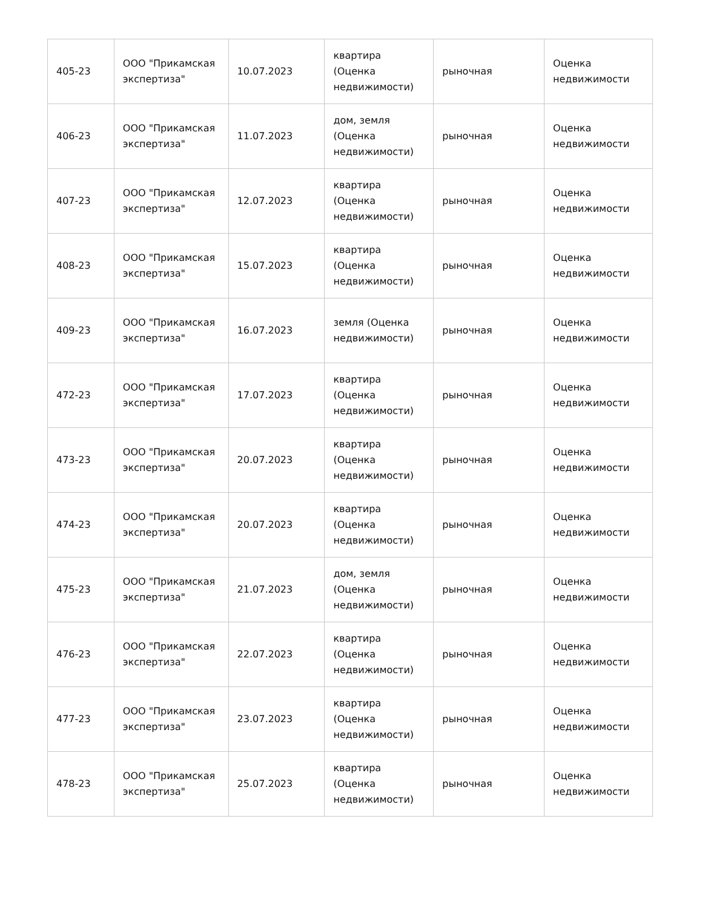| 405-23 | ООО "Прикамская экспертиза" | 10.07.2023 | квартира (Оценка недвижимости) | рыночная | Оценка недвижимости |
| 406-23 | ООО "Прикамская экспертиза" | 11.07.2023 | дом, земля (Оценка недвижимости) | рыночная | Оценка недвижимости |
| 407-23 | ООО "Прикамская экспертиза" | 12.07.2023 | квартира (Оценка недвижимости) | рыночная | Оценка недвижимости |
| 408-23 | ООО "Прикамская экспертиза" | 15.07.2023 | квартира (Оценка недвижимости) | рыночная | Оценка недвижимости |
| 409-23 | ООО "Прикамская экспертиза" | 16.07.2023 | земля (Оценка недвижимости) | рыночная | Оценка недвижимости |
| 472-23 | ООО "Прикамская экспертиза" | 17.07.2023 | квартира (Оценка недвижимости) | рыночная | Оценка недвижимости |
| 473-23 | ООО "Прикамская экспертиза" | 20.07.2023 | квартира (Оценка недвижимости) | рыночная | Оценка недвижимости |
| 474-23 | ООО "Прикамская экспертиза" | 20.07.2023 | квартира (Оценка недвижимости) | рыночная | Оценка недвижимости |
| 475-23 | ООО "Прикамская экспертиза" | 21.07.2023 | дом, земля (Оценка недвижимости) | рыночная | Оценка недвижимости |
| 476-23 | ООО "Прикамская экспертиза" | 22.07.2023 | квартира (Оценка недвижимости) | рыночная | Оценка недвижимости |
| 477-23 | ООО "Прикамская экспертиза" | 23.07.2023 | квартира (Оценка недвижимости) | рыночная | Оценка недвижимости |
| 478-23 | ООО "Прикамская экспертиза" | 25.07.2023 | квартира (Оценка недвижимости) | рыночная | Оценка недвижимости |